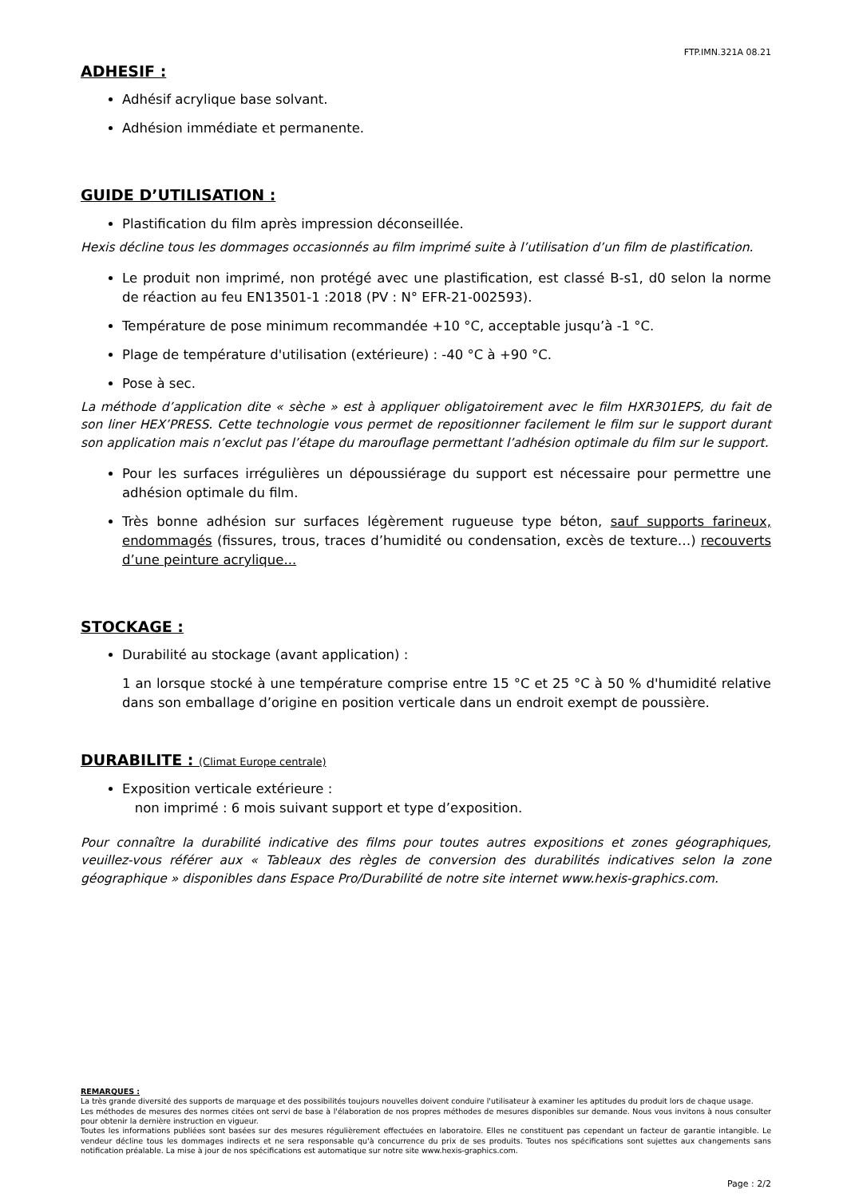FTP.IMN.321A 08.21
ADHESIF :
Adhésif acrylique base solvant.
Adhésion immédiate et permanente.
GUIDE D’UTILISATION :
Plastification du film après impression déconseillée.
Hexis décline tous les dommages occasionnés au film imprimé suite à l’utilisation d’un film de plastification.
Le produit non imprimé, non protégé avec une plastification, est classé B-s1, d0 selon la norme de réaction au feu EN13501-1 :2018 (PV : N° EFR-21-002593).
Température de pose minimum recommandée +10 °C, acceptable jusqu’à -1 °C.
Plage de température d'utilisation (extérieure) : -40 °C à +90 °C.
Pose à sec.
La méthode d’application dite « sèche » est à appliquer obligatoirement avec le film HXR301EPS, du fait de son liner HEX’PRESS. Cette technologie vous permet de repositionner facilement le film sur le support durant son application mais n’exclut pas l’étape du marouflage permettant l’adhésion optimale du film sur le support.
Pour les surfaces irrégulières un dépoussiérage du support est nécessaire pour permettre une adhésion optimale du film.
Très bonne adhésion sur surfaces légèrement rugueuse type béton, sauf supports farineux, endommagés (fissures, trous, traces d’humidité ou condensation, excès de texture…) recouverts d’une peinture acrylique...
STOCKAGE :
Durabilité au stockage (avant application) :
1 an lorsque stocké à une température comprise entre 15 °C et 25 °C à 50 % d'humidité relative dans son emballage d’origine en position verticale dans un endroit exempt de poussière.
DURABILITE : (Climat Europe centrale)
Exposition verticale extérieure :
non imprimé : 6 mois suivant support et type d’exposition.
Pour connaître la durabilité indicative des films pour toutes autres expositions et zones géographiques, veuillez-vous référer aux « Tableaux des règles de conversion des durabilités indicatives selon la zone géographique » disponibles dans Espace Pro/Durabilité de notre site internet www.hexis-graphics.com.
REMARQUES :
La très grande diversité des supports de marquage et des possibilités toujours nouvelles doivent conduire l'utilisateur à examiner les aptitudes du produit lors de chaque usage.
Les méthodes de mesures des normes citées ont servi de base à l'élaboration de nos propres méthodes de mesures disponibles sur demande. Nous vous invitons à nous consulter pour obtenir la dernière instruction en vigueur.
Toutes les informations publiées sont basées sur des mesures régulièrement effectuées en laboratoire. Elles ne constituent pas cependant un facteur de garantie intangible. Le vendeur décline tous les dommages indirects et ne sera responsable qu'à concurrence du prix de ses produits. Toutes nos spécifications sont sujettes aux changements sans notification préalable. La mise à jour de nos spécifications est automatique sur notre site www.hexis-graphics.com.
Page : 2/2